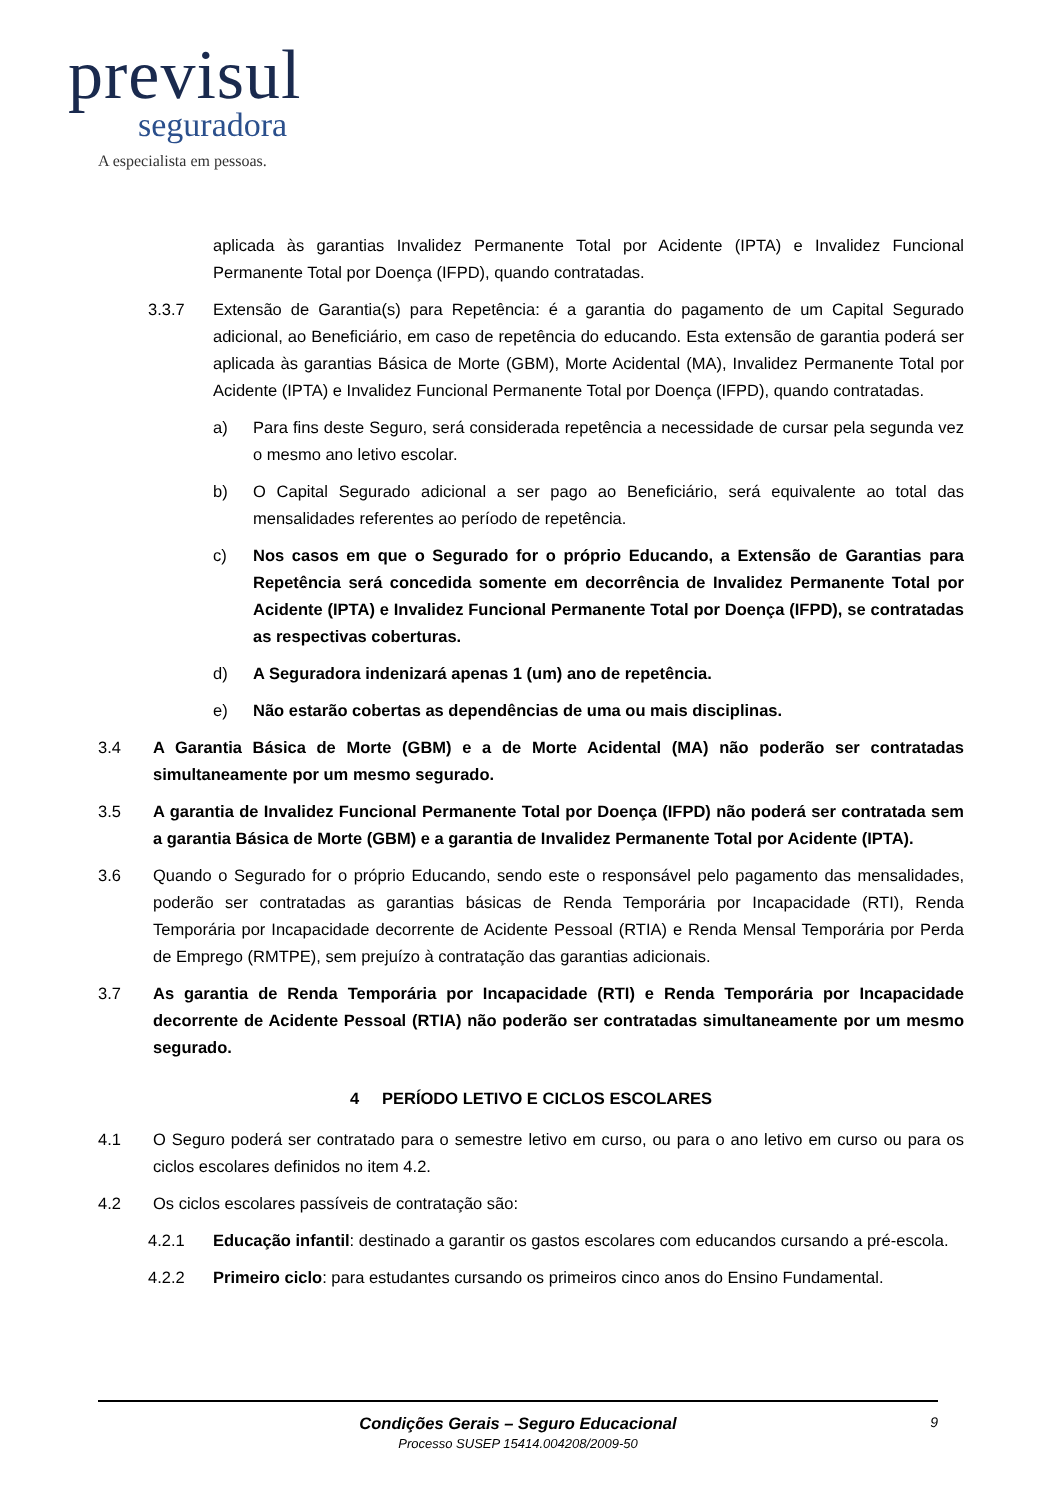previsul
seguradora
A especialista em pessoas.
aplicada às garantias Invalidez Permanente Total por Acidente (IPTA) e Invalidez Funcional Permanente Total por Doença (IFPD), quando contratadas.
3.3.7 Extensão de Garantia(s) para Repetência: é a garantia do pagamento de um Capital Segurado adicional, ao Beneficiário, em caso de repetência do educando. Esta extensão de garantia poderá ser aplicada às garantias Básica de Morte (GBM), Morte Acidental (MA), Invalidez Permanente Total por Acidente (IPTA) e Invalidez Funcional Permanente Total por Doença (IFPD), quando contratadas.
a) Para fins deste Seguro, será considerada repetência a necessidade de cursar pela segunda vez o mesmo ano letivo escolar.
b) O Capital Segurado adicional a ser pago ao Beneficiário, será equivalente ao total das mensalidades referentes ao período de repetência.
c) Nos casos em que o Segurado for o próprio Educando, a Extensão de Garantias para Repetência será concedida somente em decorrência de Invalidez Permanente Total por Acidente (IPTA) e Invalidez Funcional Permanente Total por Doença (IFPD), se contratadas as respectivas coberturas.
d) A Seguradora indenizará apenas 1 (um) ano de repetência.
e) Não estarão cobertas as dependências de uma ou mais disciplinas.
3.4 A Garantia Básica de Morte (GBM) e a de Morte Acidental (MA) não poderão ser contratadas simultaneamente por um mesmo segurado.
3.5 A garantia de Invalidez Funcional Permanente Total por Doença (IFPD) não poderá ser contratada sem a garantia Básica de Morte (GBM) e a garantia de Invalidez Permanente Total por Acidente (IPTA).
3.6 Quando o Segurado for o próprio Educando, sendo este o responsável pelo pagamento das mensalidades, poderão ser contratadas as garantias básicas de Renda Temporária por Incapacidade (RTI), Renda Temporária por Incapacidade decorrente de Acidente Pessoal (RTIA) e Renda Mensal Temporária por Perda de Emprego (RMTPE), sem prejuízo à contratação das garantias adicionais.
3.7 As garantia de Renda Temporária por Incapacidade (RTI) e Renda Temporária por Incapacidade decorrente de Acidente Pessoal (RTIA) não poderão ser contratadas simultaneamente por um mesmo segurado.
4 PERÍODO LETIVO E CICLOS ESCOLARES
4.1 O Seguro poderá ser contratado para o semestre letivo em curso, ou para o ano letivo em curso ou para os ciclos escolares definidos no item 4.2.
4.2 Os ciclos escolares passíveis de contratação são:
4.2.1 Educação infantil: destinado a garantir os gastos escolares com educandos cursando a pré-escola.
4.2.2 Primeiro ciclo: para estudantes cursando os primeiros cinco anos do Ensino Fundamental.
Condições Gerais – Seguro Educacional
Processo SUSEP 15414.004208/2009-50
9